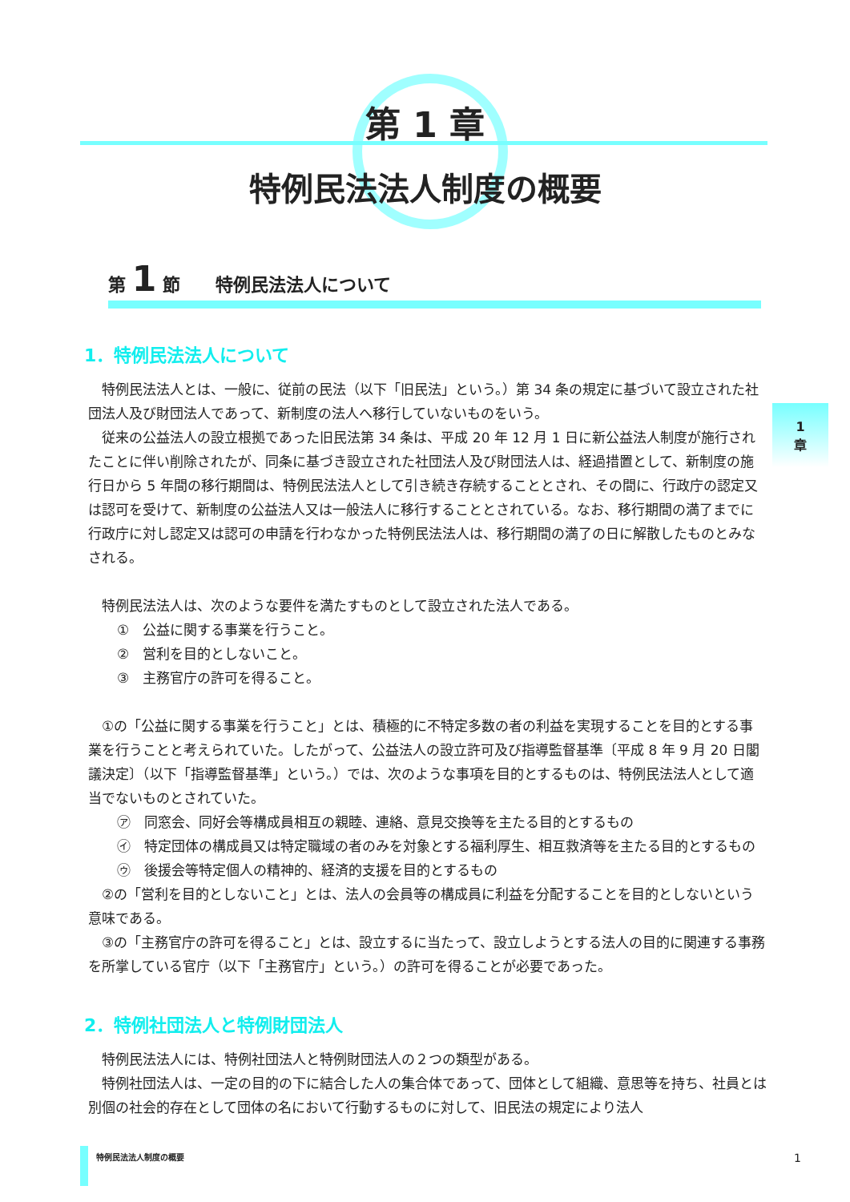第 1 章
特例民法法人制度の概要
第 1 節　　特例民法法人について
1
章
1．特例民法法人について
特例民法法人とは、一般に、従前の民法（以下「旧民法」という。）第 34 条の規定に基づいて設立された社団法人及び財団法人であって、新制度の法人へ移行していないものをいう。
従来の公益法人の設立根拠であった旧民法第 34 条は、平成 20 年 12 月 1 日に新公益法人制度が施行されたことに伴い削除されたが、同条に基づき設立された社団法人及び財団法人は、経過措置として、新制度の施行日から 5 年間の移行期間は、特例民法法人として引き続き存続することとされ、その間に、行政庁の認定又は認可を受けて、新制度の公益法人又は一般法人に移行することとされている。なお、移行期間の満了までに行政庁に対し認定又は認可の申請を行わなかった特例民法法人は、移行期間の満了の日に解散したものとみなされる。
特例民法法人は、次のような要件を満たすものとして設立された法人である。
①　公益に関する事業を行うこと。
②　営利を目的としないこと。
③　主務官庁の許可を得ること。
①の「公益に関する事業を行うこと」とは、積極的に不特定多数の者の利益を実現することを目的とする事業を行うことと考えられていた。したがって、公益法人の設立許可及び指導監督基準〔平成 8 年 9 月 20 日閣議決定〕（以下「指導監督基準」という。）では、次のような事項を目的とするものは、特例民法法人として適当でないものとされていた。
㋐　同窓会、同好会等構成員相互の親睦、連絡、意見交換等を主たる目的とするもの
㋑　特定団体の構成員又は特定職域の者のみを対象とする福利厚生、相互救済等を主たる目的とするもの
㋒　後援会等特定個人の精神的、経済的支援を目的とするもの
②の「営利を目的としないこと」とは、法人の会員等の構成員に利益を分配することを目的としないという意味である。
③の「主務官庁の許可を得ること」とは、設立するに当たって、設立しようとする法人の目的に関連する事務を所掌している官庁（以下「主務官庁」という。）の許可を得ることが必要であった。
2．特例社団法人と特例財団法人
特例民法法人には、特例社団法人と特例財団法人の２つの類型がある。
特例社団法人は、一定の目的の下に結合した人の集合体であって、団体として組織、意思等を持ち、社員とは別個の社会的存在として団体の名において行動するものに対して、旧民法の規定により法人
特例民法法人制度の概要 1